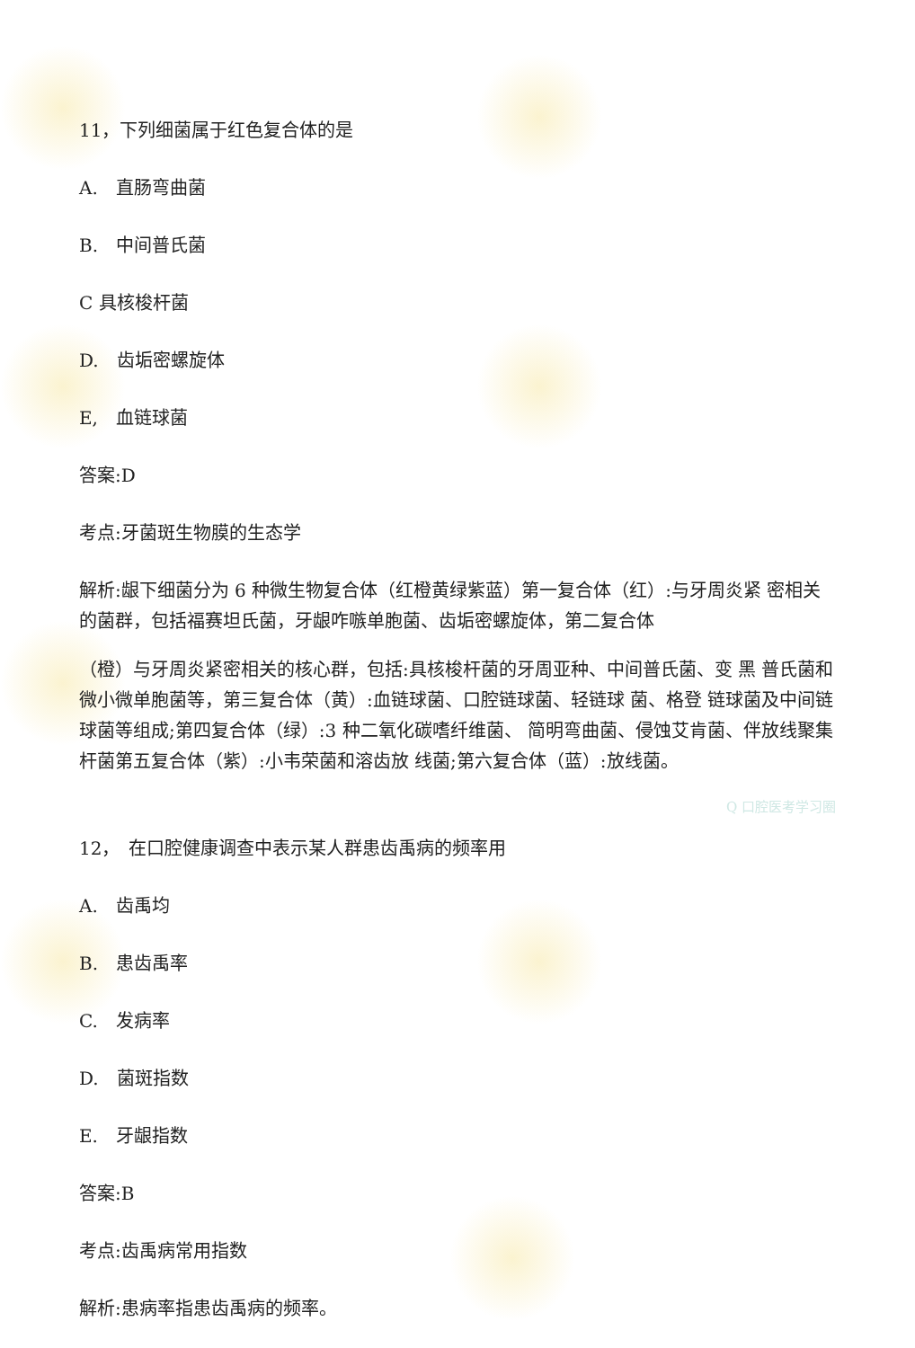11，下列细菌属于红色复合体的是
A.　直肠弯曲菌
B.　中间普氏菌
C 具核梭杆菌
D.　齿垢密螺旋体
E,　血链球菌
答案:D
考点:牙菌斑生物膜的生态学
解析:龈下细菌分为 6 种微生物复合体（红橙黄绿紫蓝）第一复合体（红）:与牙周炎紧 密相关的菌群，包括福赛坦氏菌，牙龈咋嗾单胞菌、齿垢密螺旋体，第二复合体
（橙）与牙周炎紧密相关的核心群，包括:具核梭杆菌的牙周亚种、中间普氏菌、变 黑 普氏菌和微小微单胞菌等，第三复合体（黄）:血链球菌、口腔链球菌、轻链球 菌、格登 链球菌及中间链球菌等组成;第四复合体（绿）:3 种二氧化碳嗜纤维菌、 简明弯曲菌、侵蚀艾肯菌、伴放线聚集杆菌第五复合体（紫）:小韦荣菌和溶齿放 线菌;第六复合体（蓝）:放线菌。
Q 口腔医考学习圈
12，　在口腔健康调查中表示某人群患齿禹病的频率用
A.　齿禹均
B.　患齿禹率
C.　发病率
D.　菌斑指数
E.　牙龈指数
答案:B
考点:齿禹病常用指数
解析:患病率指患齿禹病的频率。